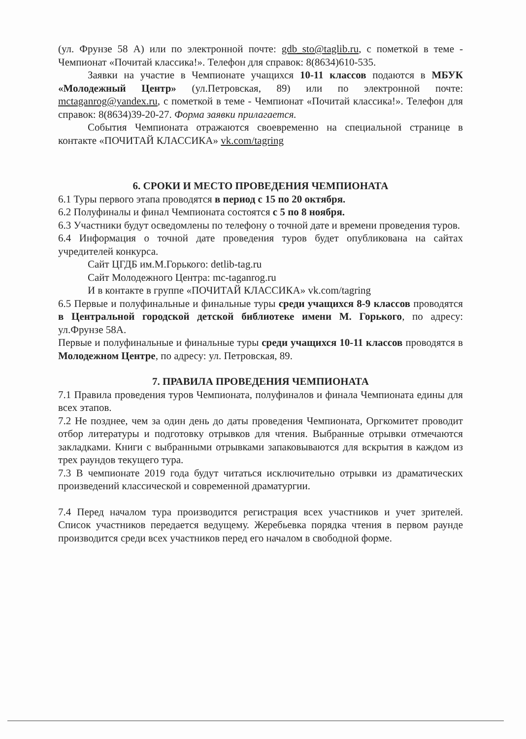(ул. Фрунзе 58 А) или по электронной почте: gdb_sto@taglib.ru, с пометкой в теме - Чемпионат «Почитай классика!». Телефон для справок: 8(8634)610-535.
Заявки на участие в Чемпионате учащихся 10-11 классов подаются в МБУК «Молодежный Центр» (ул.Петровская, 89) или по электронной почте: mctaganrog@yandex.ru, с пометкой в теме - Чемпионат «Почитай классика!». Телефон для справок: 8(8634)39-20-27. Форма заявки прилагается.
События Чемпионата отражаются своевременно на специальной странице в контакте «ПОЧИТАЙ КЛАССИКА» vk.com/tagring
6. СРОКИ И МЕСТО ПРОВЕДЕНИЯ ЧЕМПИОНАТА
6.1 Туры первого этапа проводятся в период с 15 по 20 октября.
6.2 Полуфиналы и финал Чемпионата состоятся с 5 по 8 ноября.
6.3 Участники будут осведомлены по телефону о точной дате и времени проведения туров.
6.4 Информация о точной дате проведения туров будет опубликована на сайтах учредителей конкурса.
Сайт ЦГДБ им.М.Горького: detlib-tag.ru
Сайт Молодежного Центра: mc-taganrog.ru
И в контакте в группе «ПОЧИТАЙ КЛАССИКА» vk.com/tagring
6.5 Первые и полуфинальные и финальные туры среди учащихся 8-9 классов проводятся в Центральной городской детской библиотеке имени М. Горького, по адресу: ул.Фрунзе 58А.
Первые и полуфинальные и финальные туры среди учащихся 10-11 классов проводятся в Молодежном Центре, по адресу: ул. Петровская, 89.
7. ПРАВИЛА ПРОВЕДЕНИЯ ЧЕМПИОНАТА
7.1 Правила проведения туров Чемпионата, полуфиналов и финала Чемпионата едины для всех этапов.
7.2 Не позднее, чем за один день до даты проведения Чемпионата, Оргкомитет проводит отбор литературы и подготовку отрывков для чтения. Выбранные отрывки отмечаются закладками. Книги с выбранными отрывками запаковываются для вскрытия в каждом из трех раундов текущего тура.
7.3 В чемпионате 2019 года будут читаться исключительно отрывки из драматических произведений классической и современной драматургии.
7.4 Перед началом тура производится регистрация всех участников и учет зрителей. Список участников передается ведущему. Жеребьевка порядка чтения в первом раунде производится среди всех участников перед его началом в свободной форме.